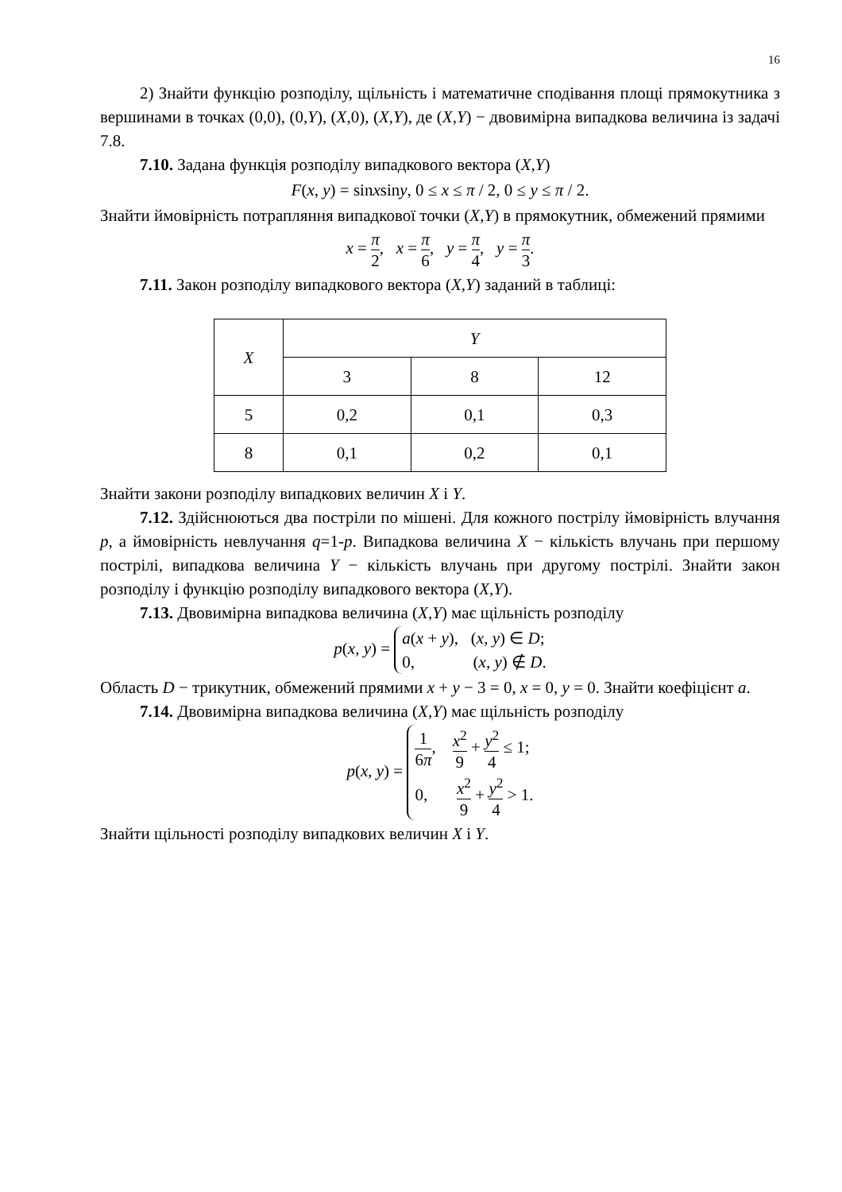16
2) Знайти функцію розподілу, щільність і математичне сподівання площі прямокутника з вершинами в точках (0,0), (0,Y), (X,0), (X,Y), де (X,Y) − двовимірна випадкова величина із задачі 7.8.
7.10. Задана функція розподілу випадкового вектора (X,Y)
F(x, y) = sinxsiny, 0 ≤ x ≤ π / 2, 0 ≤ y ≤ π / 2.
Знайти ймовірність потрапляння випадкової точки (X,Y) в прямокутник, обмежений прямими
x = π 2, x = π 6, y = π 4, y = π 3.
7.11. Закон розподілу випадкового вектора (X,Y) заданий в таблиці:
| X | Y | | |
| --- | --- | --- | --- |
| | 3 | 8 | 12 |
| 5 | 0,2 | 0,1 | 0,3 |
| 8 | 0,1 | 0,2 | 0,1 |
Знайти закони розподілу випадкових величин X і Y.
7.12. Здійснюються два постріли по мішені. Для кожного пострілу ймовірність влучання p, а ймовірність невлучання q=1-p. Випадкова величина X − кількість влучань при першому пострілі, випадкова величина Y − кількість влучань при другому пострілі. Знайти закон розподілу і функцію розподілу випадкового вектора (X,Y).
7.13. Двовимірна випадкова величина (X,Y) має щільність розподілу
p(x, y) = a(x + y), (x, y) ∈ D;
0, (x, y) ∉ D.
Область D − трикутник, обмежений прямими x + y − 3 = 0, x = 0, y = 0. Знайти коефіцієнт a.
7.14. Двовимірна випадкова величина (X,Y) має щільність розподілу
p(x, y) = 1 6π, x<sup>2</sup> 9 + y<sup>2</sup> 4 ≤ 1;
0, x<sup>2</sup> 9 + y<sup>2</sup> 4 > 1.
Знайти щільності розподілу випадкових величин X і Y.